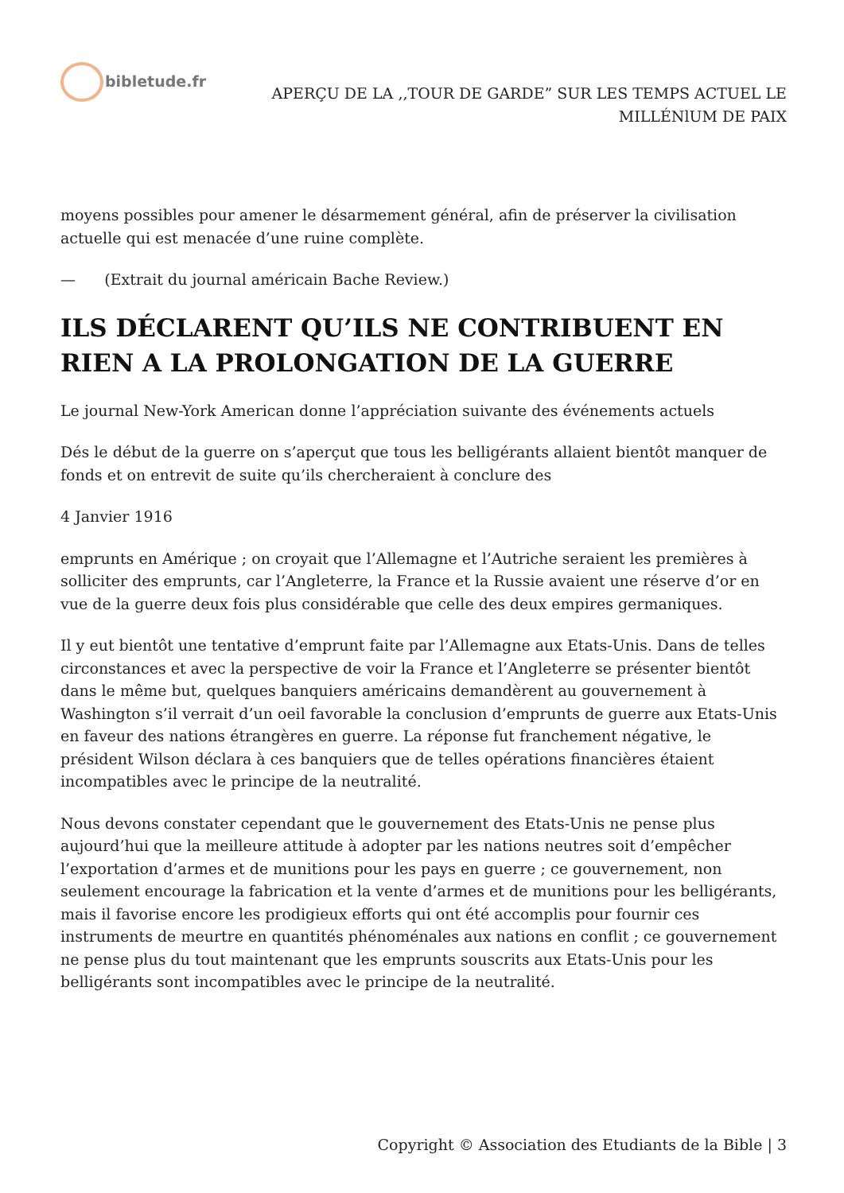bibletude.fr
APERÇU DE LA ,,TOUR DE GARDE” SUR LES TEMPS ACTUEL LE
MILLÉNlUM DE PAIX
moyens possibles pour amener le désarmement général, afin de préserver la civilisation actuelle qui est menacée d’une ruine complète.
— (Extrait du journal américain Bache Review.)
ILS DÉCLARENT QU’ILS NE CONTRIBUENT EN RIEN A LA PROLONGATION DE LA GUERRE
Le journal New-York American donne l’appréciation suivante des événements actuels
Dés le début de la guerre on s’aperçut que tous les belligérants allaient bientôt manquer de fonds et on entrevit de suite qu’ils chercheraient à conclure des
4 Janvier 1916
emprunts en Amérique ; on croyait que l’Allemagne et l’Autriche seraient les premières à solliciter des emprunts, car l’Angleterre, la France et la Russie avaient une réserve d’or en vue de la guerre deux fois plus considérable que celle des deux empires germaniques.
Il y eut bientôt une tentative d’emprunt faite par l’Allemagne aux Etats-Unis. Dans de telles circonstances et avec la perspective de voir la France et l’Angleterre se présenter bientôt dans le même but, quelques banquiers américains demandèrent au gouvernement à Washington s’il verrait d’un oeil favorable la conclusion d’emprunts de guerre aux Etats-Unis en faveur des nations étrangères en guerre. La réponse fut franchement négative, le président Wilson déclara à ces banquiers que de telles opérations financières étaient incompatibles avec le principe de la neutralité.
Nous devons constater cependant que le gouvernement des Etats-Unis ne pense plus aujourd’hui que la meilleure attitude à adopter par les nations neutres soit d’empêcher l’exportation d’armes et de munitions pour les pays en guerre ; ce gouvernement, non seulement encourage la fabrication et la vente d’armes et de munitions pour les belligérants, mais il favorise encore les prodigieux efforts qui ont été accomplis pour fournir ces instruments de meurtre en quantités phénoménales aux nations en conflit ; ce gouvernement ne pense plus du tout maintenant que les emprunts souscrits aux Etats-Unis pour les belligérants sont incompatibles avec le principe de la neutralité.
Copyright © Association des Etudiants de la Bible | 3